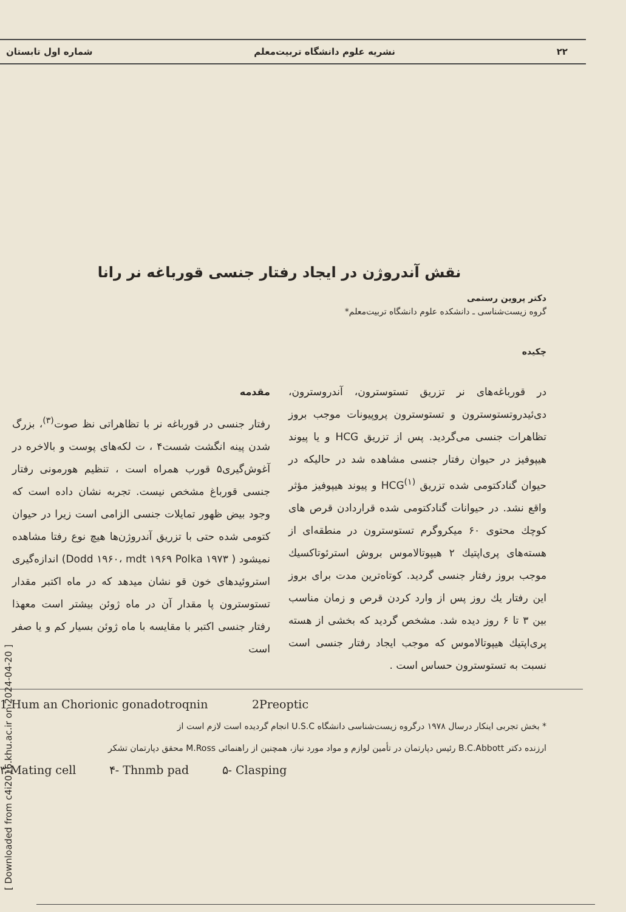۲۲ نشریه علوم دانشگاه تربیت‌معلم شماره اول تابستان
نقش آندروژن در ایجاد رفتار جنسی قورباغه نر رانا
دکتر پروین رستمی
گروه زیست‌شناسی ـ دانشکده علوم دانشگاه تربیت‌معلم*
چکیده
در قورباغه‌های نر تزریق تستوسترون، آندروسترون، دی‌ئیدروتستوسترون و تستوسترون پروپیونات موجب بروز تظاهرات جنسی می‌گردید. پس از تزریق HCG و یا پیوند هیپوفیز در حیوان رفتار جنسی مشاهده شد در حالیکه در حیوان گنادکتومی شده تزریق HCG<sup>(۱)</sup> و پیوند هیپوفیز مؤثر واقع نشد. در حیوانات گنادکتومی شده قراردادن قرص های کوچك محتوی ۶۰ میکروگرم تستوسترون در منطقه‌ای از هسته‌های پری‌اپتیك ۲ هیپوتالاموس بروش استرئوتاکسیك موجب بروز رفتار جنسی گردید. کوتاه‌ترین مدت برای بروز این رفتار یك روز پس از وارد کردن قرص و زمان مناسب بین ۳ تا ۶ روز دیده شد. مشخص گردید که بخشی از هسته پری‌اپتیك هیپوتالاموس که موجب ایجاد رفتار جنسی است نسبت به تستوسترون حساس است .
مقدمه
رفتار جنسی در قورباغه نر با تظاهراتی نظ صوت<sup>(۳)</sup>، بزرگ شدن پینه انگشت شست۴ ، ت لکه‌های پوست و بالاخره در آغوش‌گیری۵ قورب همراه است ، تنظیم هورمونی رفتار جنسی قورباغ مشخص نیست. تجربه نشان داده است که وجود بیض ظهور تمایلات جنسی الزامی است زیرا در حیوان کتومی شده حتی با تزریق آندروژن‌ها هیچ نوع رفتا مشاهده نمیشود ( Dodd ۱۹۶۰، mdt ۱۹۶۹ Polka ۱۹۷۳) اندازه‌گیری استروئیدهای خون قو نشان میدهد که در ماه اکتبر مقدار تستوسترون پا مقدار آن در ماه ژوئن بیشتر است معهذا رفتار جنسی اکتبر با مقایسه با ماه ژوئن بسیار کم و یا صفر است
1-Hum an Chorionic gonadotroqnin 2Preoptic
* بخش تجربی اینکار درسال ۱۹۷۸ درگروه زیست‌شناسی دانشگاه U.S.C انجام گردیده است لازم است از
ارزنده دکتر B.C.Abbott رئیس دپارتمان در تأمین لوازم و مواد مورد نیاز، همچنین از راهنمائی M.Ross محقق دپارتمان تشکر
۳-Mating cell ۴- Thnmb pad ۵- Clasping
[ Downloaded from c4i2016.khu.ac.ir on 2024-04-20 ]